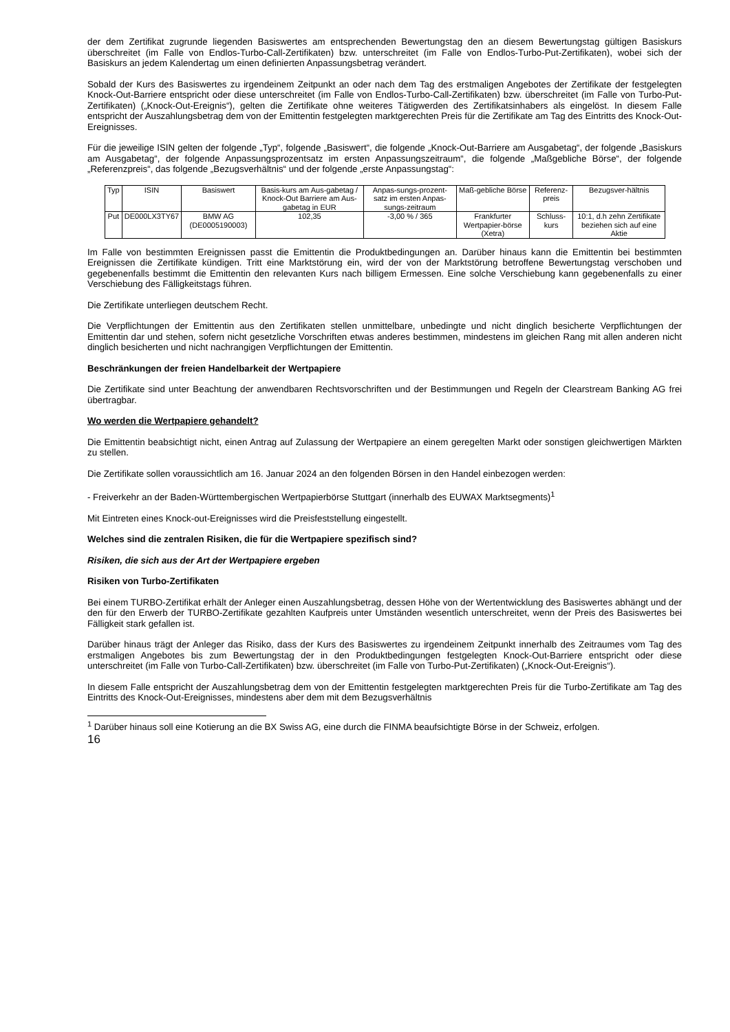der dem Zertifikat zugrunde liegenden Basiswertes am entsprechenden Bewertungstag den an diesem Bewertungstag gültigen Basiskurs überschreitet (im Falle von Endlos-Turbo-Call-Zertifikaten) bzw. unterschreitet (im Falle von Endlos-Turbo-Put-Zertifikaten), wobei sich der Basiskurs an jedem Kalendertag um einen definierten Anpassungsbetrag verändert.
Sobald der Kurs des Basiswertes zu irgendeinem Zeitpunkt an oder nach dem Tag des erstmaligen Angebotes der Zertifikate der festgelegten Knock-Out-Barriere entspricht oder diese unterschreitet (im Falle von Endlos-Turbo-Call-Zertifikaten) bzw. überschreitet (im Falle von Turbo-Put-Zertifikaten) („Knock-Out-Ereignis“), gelten die Zertifikate ohne weiteres Tätigwerden des Zertifikatsinhabers als eingelöst. In diesem Falle entspricht der Auszahlungsbetrag dem von der Emittentin festgelegten marktgerechten Preis für die Zertifikate am Tag des Eintritts des Knock-Out-Ereignisses.
Für die jeweilige ISIN gelten der folgende „Typ“, folgende „Basiswert“, die folgende „Knock-Out-Barriere am Ausgabetag“, der folgende „Basiskurs am Ausgabetag“, der folgende Anpassungsprozentsatz im ersten Anpassungszeitraum“, die folgende „Maßgebliche Börse“, der folgende „Referenzpreis“, das folgende „Bezugsverhältnis“ und der folgende „erste Anpassungstag“:
| Typ | ISIN | Basiswert | Basis-kurs am Aus-gabetag / Knock-Out Barriere am Aus-gabetag in EUR | Anpas-sungs-prozent-satz im ersten Anpas-sungs-zeitraum | Maß-gebliche Börse | Referenz-preis | Bezugsver-hältnis |
| Put | DE000LX3TY67 | BMW AG (DE0005190003) | 102,35 | -3,00 % / 365 | Frankfurter Wertpapier-börse (Xetra) | Schluss-kurs | 10:1, d.h zehn Zertifikate beziehen sich auf eine Aktie |
Im Falle von bestimmten Ereignissen passt die Emittentin die Produktbedingungen an. Darüber hinaus kann die Emittentin bei bestimmten Ereignissen die Zertifikate kündigen. Tritt eine Marktstörung ein, wird der von der Marktstörung betroffene Bewertungstag verschoben und gegebenenfalls bestimmt die Emittentin den relevanten Kurs nach billigem Ermessen. Eine solche Verschiebung kann gegebenenfalls zu einer Verschiebung des Fälligkeitstags führen.
Die Zertifikate unterliegen deutschem Recht.
Die Verpflichtungen der Emittentin aus den Zertifikaten stellen unmittelbare, unbedingte und nicht dinglich besicherte Verpflichtungen der Emittentin dar und stehen, sofern nicht gesetzliche Vorschriften etwas anderes bestimmen, mindestens im gleichen Rang mit allen anderen nicht dinglich besicherten und nicht nachrangigen Verpflichtungen der Emittentin.
Beschränkungen der freien Handelbarkeit der Wertpapiere
Die Zertifikate sind unter Beachtung der anwendbaren Rechtsvorschriften und der Bestimmungen und Regeln der Clearstream Banking AG frei übertragbar.
Wo werden die Wertpapiere gehandelt?
Die Emittentin beabsichtigt nicht, einen Antrag auf Zulassung der Wertpapiere an einem geregelten Markt oder sonstigen gleichwertigen Märkten zu stellen.
Die Zertifikate sollen voraussichtlich am 16. Januar 2024 an den folgenden Börsen in den Handel einbezogen werden:
- Freiverkehr an der Baden-Württembergischen Wertpapierbörse Stuttgart (innerhalb des EUWAX Marktsegments)<sup>1</sup>
Mit Eintreten eines Knock-out-Ereignisses wird die Preisfeststellung eingestellt.
Welches sind die zentralen Risiken, die für die Wertpapiere spezifisch sind?
Risiken, die sich aus der Art der Wertpapiere ergeben
Risiken von Turbo-Zertifikaten
Bei einem TURBO-Zertifikat erhält der Anleger einen Auszahlungsbetrag, dessen Höhe von der Wertentwicklung des Basiswertes abhängt und der den für den Erwerb der TURBO-Zertifikate gezahlten Kaufpreis unter Umständen wesentlich unterschreitet, wenn der Preis des Basiswertes bei Fälligkeit stark gefallen ist.
Darüber hinaus trägt der Anleger das Risiko, dass der Kurs des Basiswertes zu irgendeinem Zeitpunkt innerhalb des Zeitraumes vom Tag des erstmaligen Angebotes bis zum Bewertungstag der in den Produktbedingungen festgelegten Knock-Out-Barriere entspricht oder diese unterschreitet (im Falle von Turbo-Call-Zertifikaten) bzw. überschreitet (im Falle von Turbo-Put-Zertifikaten) („Knock-Out-Ereignis“).
In diesem Falle entspricht der Auszahlungsbetrag dem von der Emittentin festgelegten marktgerechten Preis für die Turbo-Zertifikate am Tag des Eintritts des Knock-Out-Ereignisses, mindestens aber dem mit dem Bezugsverhältnis
<sup>1</sup> Darüber hinaus soll eine Kotierung an die BX Swiss AG, eine durch die FINMA beaufsichtigte Börse in der Schweiz, erfolgen.
16